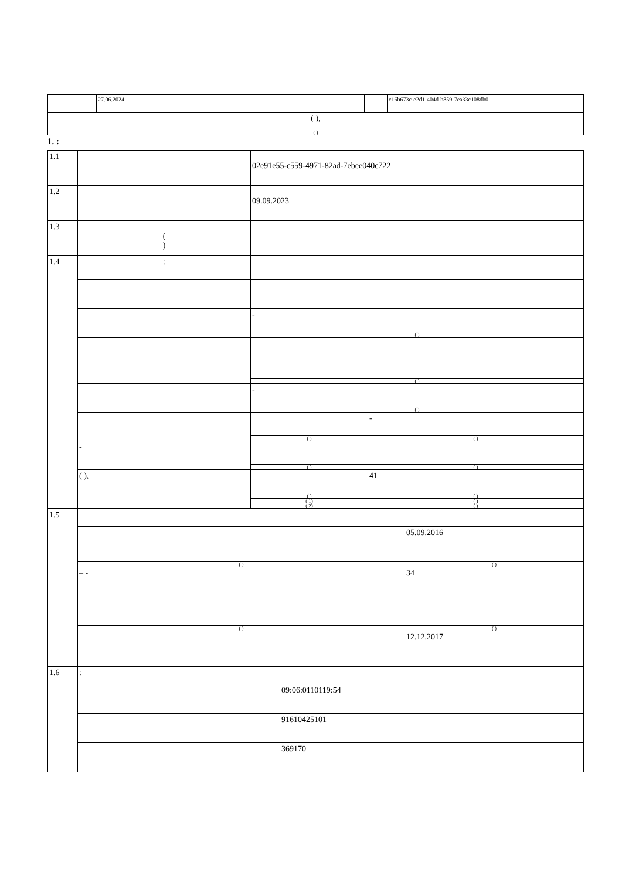| | 27.06.2024 | | c16b673c-e2d1-404d-b859-7ea33c108db0 |
| ( ), | | | |
| ( ) | | | |
1. :
| 1.1 | | 02e91e55-c559-4971-82ad-7ebee040c722 | |
| 1.2 | | 09.09.2023 | |
| 1.3 | ( ) | | |
| 1.4 | : | | |
| | | - | |
| | | ( ) | |
| | | ( ) | |
| | | - | |
| | | ( ) | |
| | | | - |
| | | ( ) | ( ) |
| | - | | |
| | | ( ) | ( ) |
| | ( ), | | 41 |
| | | ( ) | ( ) |
| | | ( 1) ( 2) | ( ) ( ) |
| 1.5 | | |
| | | 05.09.2016 |
| | ( ) | ( ) |
| | – - | 34 |
| | ( ) | ( ) |
| | | 12.12.2017 |
| 1.6 | : | |
| | | 09:06:0110119:54 |
| | | 91610425101 |
| | | 369170 |